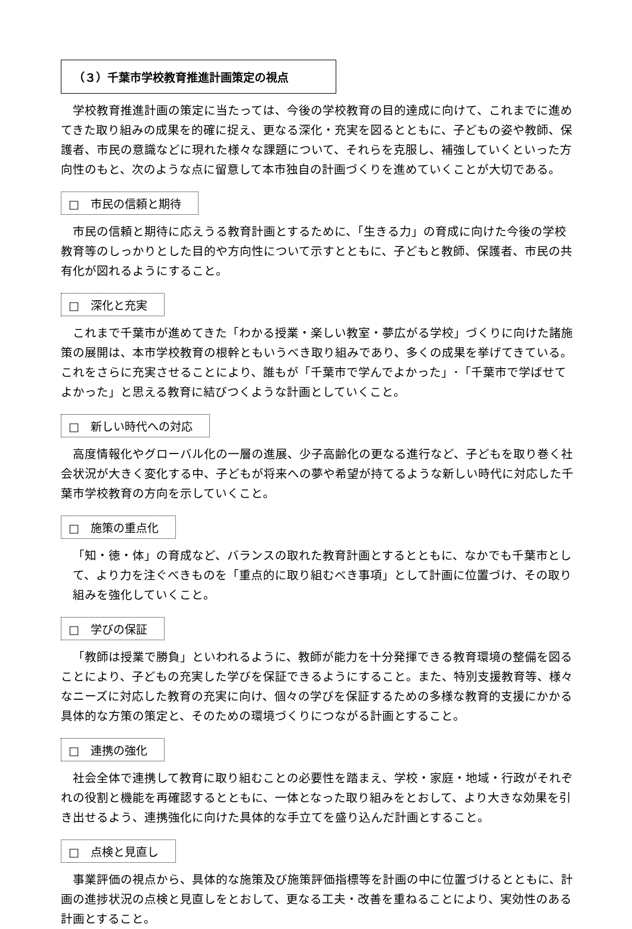（３）千葉市学校教育推進計画策定の視点
学校教育推進計画の策定に当たっては、今後の学校教育の目的達成に向けて、これまでに進めてきた取り組みの成果を的確に捉え、更なる深化・充実を図るとともに、子どもの姿や教師、保護者、市民の意識などに現れた様々な課題について、それらを克服し、補強していくといった方向性のもと、次のような点に留意して本市独自の計画づくりを進めていくことが大切である。
□　市民の信頼と期待
市民の信頼と期待に応えうる教育計画とするために、「生きる力」の育成に向けた今後の学校教育等のしっかりとした目的や方向性について示すとともに、子どもと教師、保護者、市民の共有化が図れるようにすること。
□　深化と充実
これまで千葉市が進めてきた「わかる授業・楽しい教室・夢広がる学校」づくりに向けた諸施策の展開は、本市学校教育の根幹ともいうべき取り組みであり、多くの成果を挙げてきている。これをさらに充実させることにより、誰もが「千葉市で学んでよかった」･「千葉市で学ばせてよかった」と思える教育に結びつくような計画としていくこと。
□　新しい時代への対応
高度情報化やグローバル化の一層の進展、少子高齢化の更なる進行など、子どもを取り巻く社会状況が大きく変化する中、子どもが将来への夢や希望が持てるような新しい時代に対応した千葉市学校教育の方向を示していくこと。
□　施策の重点化
「知・徳・体」の育成など、バランスの取れた教育計画とするとともに、なかでも千葉市として、より力を注ぐべきものを「重点的に取り組むべき事項」として計画に位置づけ、その取り組みを強化していくこと。
□　学びの保証
「教師は授業で勝負」といわれるように、教師が能力を十分発揮できる教育環境の整備を図ることにより、子どもの充実した学びを保証できるようにすること。また、特別支援教育等、様々なニーズに対応した教育の充実に向け、個々の学びを保証するための多様な教育的支援にかかる具体的な方策の策定と、そのための環境づくりにつながる計画とすること。
□　連携の強化
社会全体で連携して教育に取り組むことの必要性を踏まえ、学校・家庭・地域・行政がそれぞれの役割と機能を再確認するとともに、一体となった取り組みをとおして、より大きな効果を引き出せるよう、連携強化に向けた具体的な手立てを盛り込んだ計画とすること。
□　点検と見直し
事業評価の視点から、具体的な施策及び施策評価指標等を計画の中に位置づけるとともに、計画の進捗状況の点検と見直しをとおして、更なる工夫・改善を重ねることにより、実効性のある計画とすること。